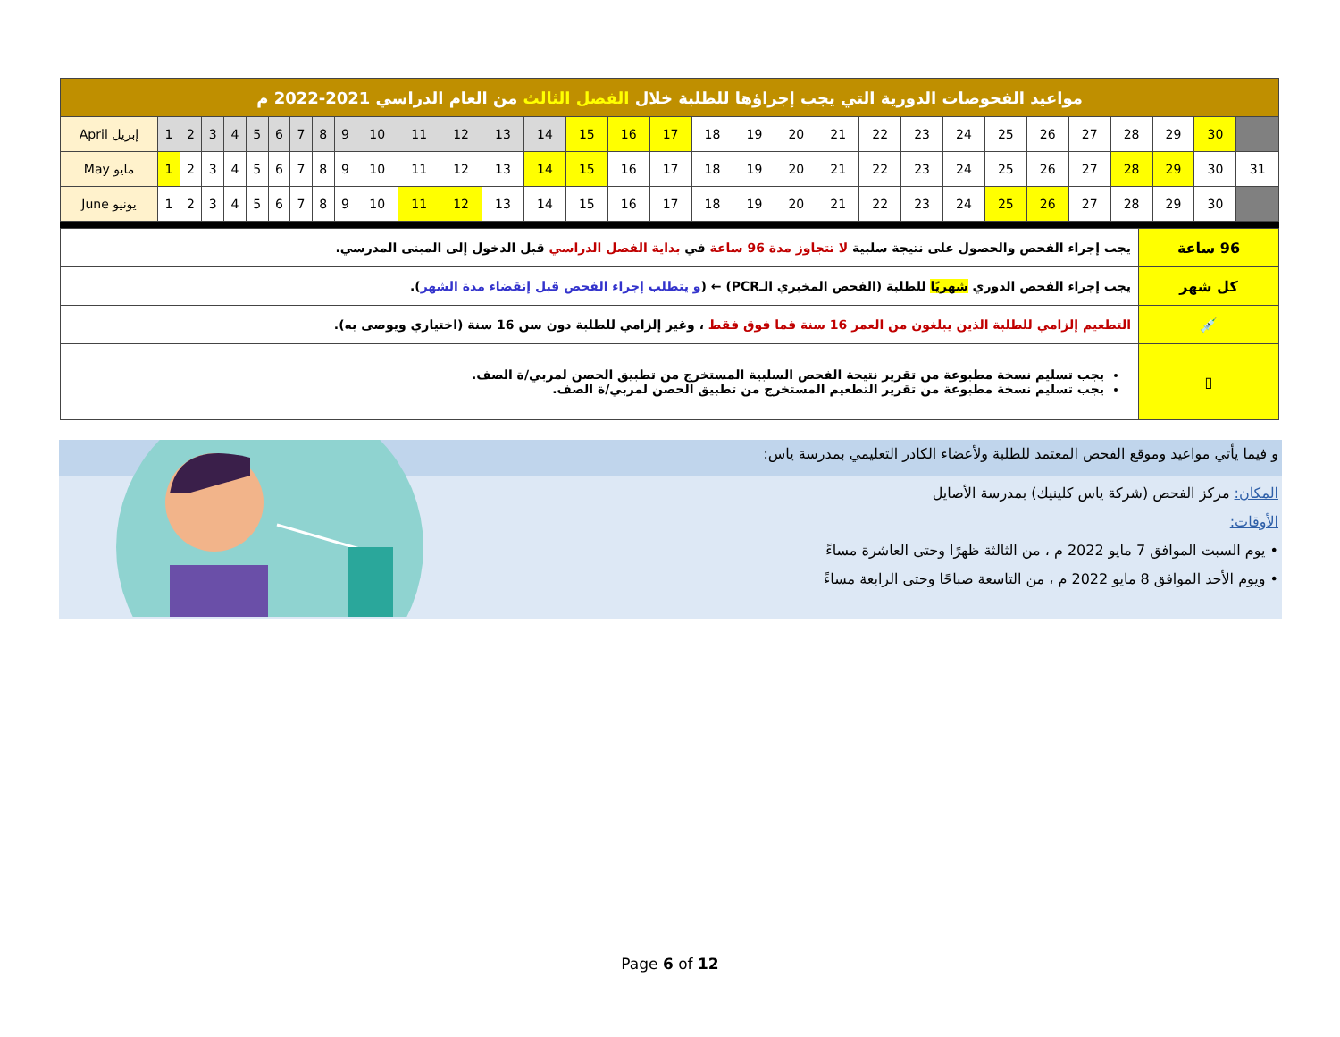| مواعيد الفحوصات الدورية التي يجب إجراؤها للطلبة خلال الفصل الثالث من العام الدراسي 2021-2022 م | | | | | | | | | | | | | | | | | | | | | | | | | | | | | | | |
| --- | --- | --- | --- | --- | --- | --- | --- | --- | --- | --- | --- | --- | --- | --- | --- | --- | --- | --- | --- | --- | --- | --- | --- | --- | --- | --- | --- | --- | --- | --- | --- |
| April إبريل | 1 | 2 | 3 | 4 | 5 | 6 | 7 | 8 | 9 | 10 | 11 | 12 | 13 | 14 | 15 | 16 | 17 | 18 | 19 | 20 | 21 | 22 | 23 | 24 | 25 | 26 | 27 | 28 | 29 | 30 | |
| May مايو | 1 | 2 | 3 | 4 | 5 | 6 | 7 | 8 | 9 | 10 | 11 | 12 | 13 | 14 | 15 | 16 | 17 | 18 | 19 | 20 | 21 | 22 | 23 | 24 | 25 | 26 | 27 | 28 | 29 | 30 | 31 |
| June يونيو | 1 | 2 | 3 | 4 | 5 | 6 | 7 | 8 | 9 | 10 | 11 | 12 | 13 | 14 | 15 | 16 | 17 | 18 | 19 | 20 | 21 | 22 | 23 | 24 | 25 | 26 | 27 | 28 | 29 | 30 | |
| 96 ساعة | يجب إجراء الفحص والحصول على نتيجة سلبية لا تتجاوز مدة 96 ساعة في بداية الفصل الدراسي قبل الدخول إلى المبنى المدرسي. |
| كل شهر | يجب إجراء الفحص الدوري شهريًا للطلبة (الفحص المخبري الـPCR) ← ( و يتطلب إجراء الفحص قبل إنقضاء مدة الشهر ). |
| 💉 | التطعيم إلزامي للطلبة الذين يبلغون من العمر 16 سنة فما فوق فقط ، وغير إلزامي للطلبة دون سن 16 سنة (اختياري ويوصى به). |
| ▯ | يجب تسليم نسخة مطبوعة من تقرير نتيجة الفحص السلبية المستخرج من تطبيق الحصن لمربي/ة الصف. يجب تسليم نسخة مطبوعة من تقرير التطعيم المستخرج من تطبيق الحصن لمربي/ة الصف. |
و فيما يأتي مواعيد وموقع الفحص المعتمد للطلبة ولأعضاء الكادر التعليمي بمدرسة ياس:
المكان: مركز الفحص (شركة ياس كلينيك) بمدرسة الأصايل
الأوقات:
• يوم السبت الموافق 7 مايو 2022 م ، من الثالثة ظهرًا وحتى العاشرة مساءً
• ويوم الأحد الموافق 8 مايو 2022 م ، من التاسعة صباحًا وحتى الرابعة مساءً
Page 6 of 12